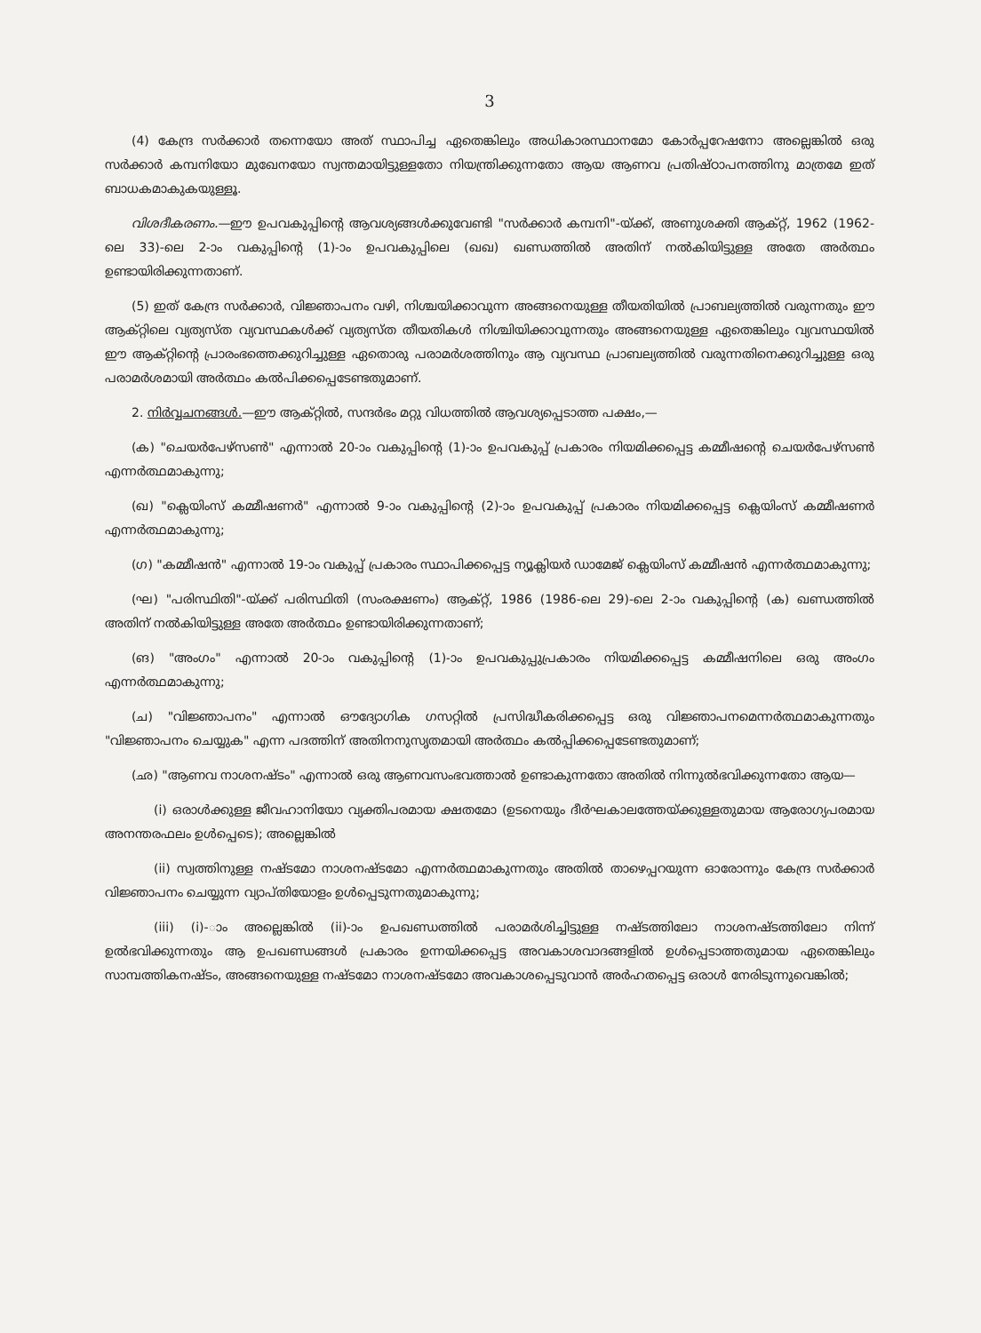3
(4) കേന്ദ്ര സർക്കാർ തന്നെയോ അത് സ്ഥാപിച്ച ഏതെങ്കിലും അധികാരസ്ഥാനമോ കോർപ്പറേഷനോ അല്ലെങ്കിൽ ഒരു സർക്കാർ കമ്പനിയോ മുഖേനയോ സ്വന്തമായിട്ടുള്ളതോ നിയന്ത്രിക്കുന്നതോ ആയ ആണവ പ്രതിഷ്ഠാപനത്തിനു മാത്രമേ ഇത് ബാധകമാകുകയുള്ളൂ.
വിശദീകരണം.—ഈ ഉപവകുപ്പിന്റെ ആവശ്യങ്ങൾക്കുവേണ്ടി "സർക്കാർ കമ്പനി"-യ്ക്ക്, അണുശക്തി ആക്റ്റ്, 1962 (1962-ലെ 33)-ലെ 2-ാം വകുപ്പിന്റെ (1)-ാം ഉപവകുപ്പിലെ (ഖഖ) ഖണ്ഡത്തിൽ അതിന് നൽകിയിട്ടുള്ള അതേ അർത്ഥം ഉണ്ടായിരിക്കുന്നതാണ്.
(5) ഇത് കേന്ദ്ര സർക്കാർ, വിജ്ഞാപനം വഴി, നിശ്ചയിക്കാവുന്ന അങ്ങനെയുള്ള തീയതിയിൽ പ്രാബല്യത്തിൽ വരുന്നതും ഈ ആക്റ്റിലെ വ്യത്യസ്ത വ്യവസ്ഥകൾക്ക് വ്യത്യസ്ത തീയതികൾ നിശ്ചിയിക്കാവുന്നതും അങ്ങനെയുള്ള ഏതെങ്കിലും വ്യവസ്ഥയിൽ ഈ ആക്റ്റിന്റെ പ്രാരംഭത്തെക്കുറിച്ചുള്ള ഏതൊരു പരാമർശത്തിനും ആ വ്യവസ്ഥ പ്രാബല്യത്തിൽ വരുന്നതിനെക്കുറിച്ചുള്ള ഒരു പരാമർശമായി അർത്ഥം കൽപിക്കപ്പെടേണ്ടതുമാണ്.
2. നിർവ്വചനങ്ങൾ.—ഈ ആക്റ്റിൽ, സന്ദർഭം മറ്റു വിധത്തിൽ ആവശ്യപ്പെടാത്ത പക്ഷം,—
(ക) "ചെയർപേഴ്സൺ" എന്നാൽ 20-ാം വകുപ്പിന്റെ (1)-ാം ഉപവകുപ്പ് പ്രകാരം നിയമിക്കപ്പെട്ട കമ്മീഷന്റെ ചെയർപേഴ്സൺ എന്നർത്ഥമാകുന്നു;
(ഖ) "ക്ലെയിംസ് കമ്മീഷണർ" എന്നാൽ 9-ാം വകുപ്പിന്റെ (2)-ാം ഉപവകുപ്പ് പ്രകാരം നിയമിക്കപ്പെട്ട ക്ലെയിംസ് കമ്മീഷണർ എന്നർത്ഥമാകുന്നു;
(ഗ) "കമ്മീഷൻ" എന്നാൽ 19-ാം വകുപ്പ് പ്രകാരം സ്ഥാപിക്കപ്പെട്ട ന്യൂക്ലിയർ ഡാമേജ് ക്ലെയിംസ് കമ്മീഷൻ എന്നർത്ഥമാകുന്നു;
(ഘ) "പരിസ്ഥിതി"-യ്ക്ക് പരിസ്ഥിതി (സംരക്ഷണം) ആക്റ്റ്, 1986 (1986-ലെ 29)-ലെ 2-ാം വകുപ്പിന്റെ (ക) ഖണ്ഡത്തിൽ അതിന് നൽകിയിട്ടുള്ള അതേ അർത്ഥം ഉണ്ടായിരിക്കുന്നതാണ്;
(ങ) "അംഗം" എന്നാൽ 20-ാം വകുപ്പിന്റെ (1)-ാം ഉപവകുപ്പുപ്രകാരം നിയമിക്കപ്പെട്ട കമ്മീഷനിലെ ഒരു അംഗം എന്നർത്ഥമാകുന്നു;
(ച) "വിജ്ഞാപനം" എന്നാൽ ഔദ്യോഗിക ഗസറ്റിൽ പ്രസിദ്ധീകരിക്കപ്പെട്ട ഒരു വിജ്ഞാപനമെന്നർത്ഥമാകുന്നതും "വിജ്ഞാപനം ചെയ്യുക" എന്ന പദത്തിന് അതിനനുസൃതമായി അർത്ഥം കൽപ്പിക്കപ്പെടേണ്ടതുമാണ്;
(ഛ) "ആണവ നാശനഷ്ടം" എന്നാൽ ഒരു ആണവസംഭവത്താൽ ഉണ്ടാകുന്നതോ അതിൽ നിന്നുൽഭവിക്കുന്നതോ ആയ—
(i) ഒരാൾക്കുള്ള ജീവഹാനിയോ വ്യക്തിപരമായ ക്ഷതമോ (ഉടനെയും ദീർഘകാലത്തേയ്ക്കുള്ളതുമായ ആരോഗ്യപരമായ അനന്തരഫലം ഉൾപ്പെടെ); അല്ലെങ്കിൽ
(ii) സ്വത്തിനുള്ള നഷ്ടമോ നാശനഷ്ടമോ എന്നർത്ഥമാകുന്നതും അതിൽ താഴെപ്പറയുന്ന ഓരോന്നും കേന്ദ്ര സർക്കാർ വിജ്ഞാപനം ചെയ്യുന്ന വ്യാപ്തിയോളം ഉൾപ്പെടുന്നതുമാകുന്നു;
(iii) (i)-ാം അല്ലെങ്കിൽ (ii)-ാം ഉപഖണ്ഡത്തിൽ പരാമർശിച്ചിട്ടുള്ള നഷ്ടത്തിലോ നാശനഷ്ടത്തിലോ നിന്ന് ഉൽഭവിക്കുന്നതും ആ ഉപഖണ്ഡങ്ങൾ പ്രകാരം ഉന്നയിക്കപ്പെട്ട അവകാശവാദങ്ങളിൽ ഉൾപ്പെടാത്തതുമായ ഏതെങ്കിലും സാമ്പത്തികനഷ്ടം, അങ്ങനെയുള്ള നഷ്ടമോ നാശനഷ്ടമോ അവകാശപ്പെടുവാൻ അർഹതപ്പെട്ട ഒരാൾ നേരിടുന്നുവെങ്കിൽ;